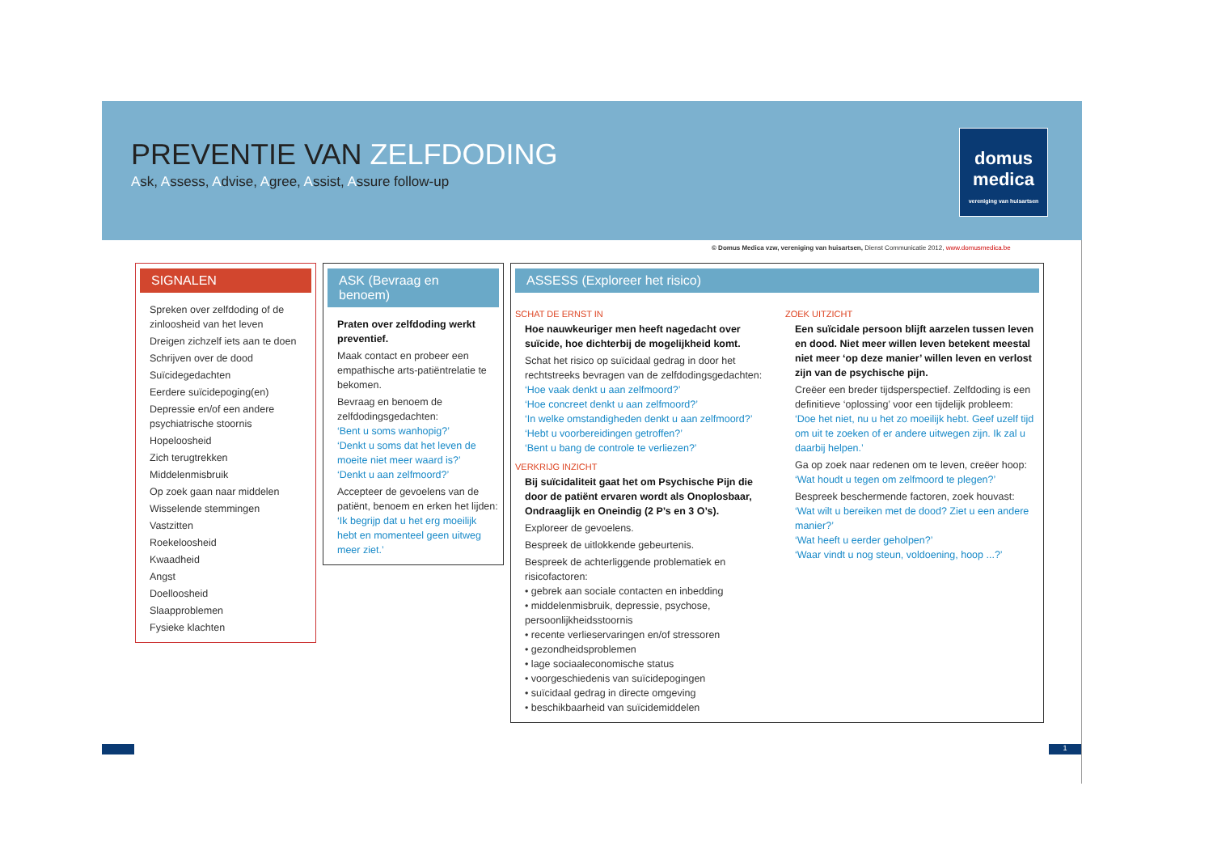PREVENTIE VAN ZELFDODING
Ask, Assess, Advise, Agree, Assist, Assure follow-up
domus
medica
vereniging van huisartsen
© Domus Medica vzw, vereniging van huisartsen, Dienst Communicatie 2012, www.domusmedica.be
SIGNALEN
Spreken over zelfdoding of de zinloosheid van het leven
Dreigen zichzelf iets aan te doen
Schrijven over de dood
Suïcidegedachten
Eerdere suïcidepoging(en)
Depressie en/of een andere psychiatrische stoornis
Hopeloosheid
Zich terugtrekken
Middelenmisbruik
Op zoek gaan naar middelen
Wisselende stemmingen
Vastzitten
Roekeloosheid
Kwaadheid
Angst
Doelloosheid
Slaapproblemen
Fysieke klachten
ASK (Bevraag en benoem)
Praten over zelfdoding werkt preventief.
Maak contact en probeer een empathische arts-patiëntrelatie te bekomen.
Bevraag en benoem de zelfdodingsgedachten:
‘Bent u soms wanhopig?’
‘Denkt u soms dat het leven de moeite niet meer waard is?’
‘Denkt u aan zelfmoord?’
Accepteer de gevoelens van de patiënt, benoem en erken het lijden:
‘Ik begrijp dat u het erg moeilijk hebt en momenteel geen uitweg meer ziet.’
ASSESS (Exploreer het risico)
SCHAT DE ERNST IN
Hoe nauwkeuriger men heeft nagedacht over suïcide, hoe dichterbij de mogelijkheid komt.
Schat het risico op suïcidaal gedrag in door het rechtstreeks bevragen van de zelfdodingsgedachten:
‘Hoe vaak denkt u aan zelfmoord?’
‘Hoe concreet denkt u aan zelfmoord?’
‘In welke omstandigheden denkt u aan zelfmoord?’
‘Hebt u voorbereidingen getroffen?’
‘Bent u bang de controle te verliezen?’
VERKRIJG INZICHT
Bij suïcidaliteit gaat het om Psychische Pijn die door de patiënt ervaren wordt als Onoplosbaar, Ondraaglijk en Oneindig (2 P’s en 3 O’s).
Exploreer de gevoelens.
Bespreek de uitlokkende gebeurtenis.
Bespreek de achterliggende problematiek en risicofactoren:
• gebrek aan sociale contacten en inbedding
• middelenmisbruik, depressie, psychose, persoonlijkheidsstoornis
• recente verlieservaringen en/of stressoren
• gezondheidsproblemen
• lage sociaaleconomische status
• voorgeschiedenis van suïcidepogingen
• suïcidaal gedrag in directe omgeving
• beschikbaarheid van suïcidemiddelen
ZOEK UITZICHT
Een suïcidale persoon blijft aarzelen tussen leven en dood. Niet meer willen leven betekent meestal niet meer ‘op deze manier’ willen leven en verlost zijn van de psychische pijn.
Creëer een breder tijdsperspectief. Zelfdoding is een definitieve ‘oplossing’ voor een tijdelijk probleem:
‘Doe het niet, nu u het zo moeilijk hebt. Geef uzelf tijd om uit te zoeken of er andere uitwegen zijn. Ik zal u daarbij helpen.’
Ga op zoek naar redenen om te leven, creëer hoop:
‘Wat houdt u tegen om zelfmoord te plegen?’
Bespreek beschermende factoren, zoek houvast:
‘Wat wilt u bereiken met de dood? Ziet u een andere manier?’
‘Wat heeft u eerder geholpen?’
‘Waar vindt u nog steun, voldoening, hoop ...?’
1